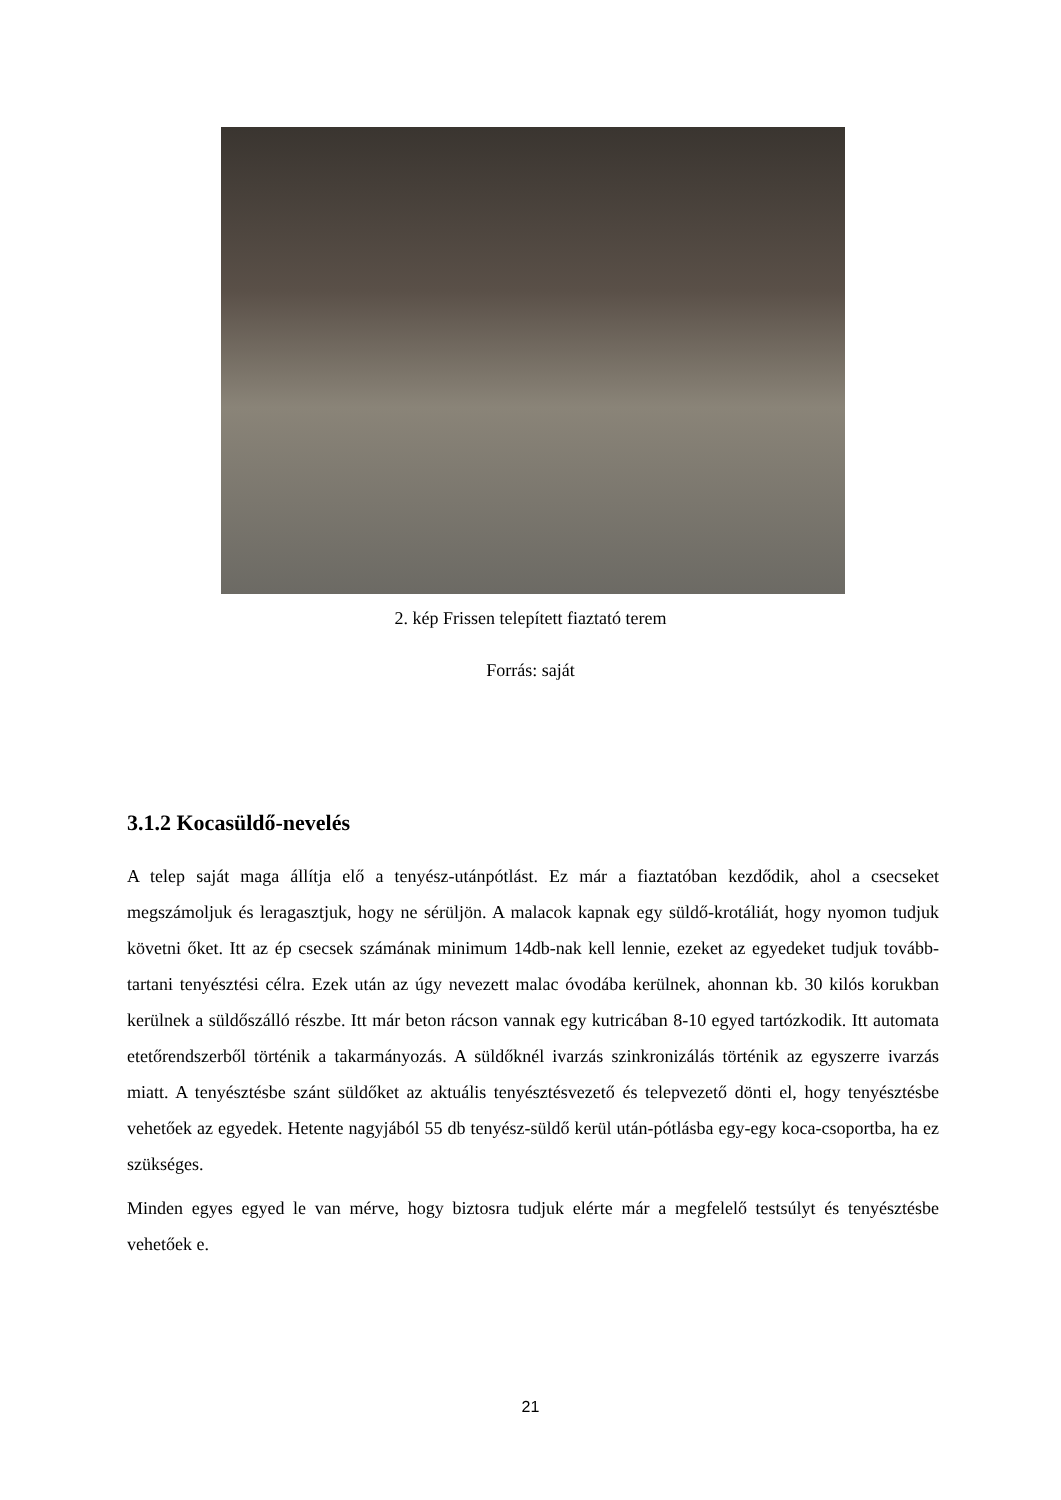2. kép Frissen telepített fiaztató terem
Forrás: saját
3.1.2 Kocasüldő-nevelés
A telep saját maga állítja elő a tenyész-utánpótlást. Ez már a fiaztatóban kezdődik, ahol a csecseket megszámoljuk és leragasztjuk, hogy ne sérüljön. A malacok kapnak egy süldő-krotáliát, hogy nyomon tudjuk követni őket. Itt az ép csecsek számának minimum 14db-nak kell lennie, ezeket az egyedeket tudjuk tovább-tartani tenyésztési célra. Ezek után az úgy nevezett malac óvodába kerülnek, ahonnan kb. 30 kilós korukban kerülnek a süldőszálló részbe. Itt már beton rácson vannak egy kutricában 8-10 egyed tartózkodik. Itt automata etetőrendszerből történik a takarmányozás. A süldőknél ivarzás szinkronizálás történik az egyszerre ivarzás miatt. A tenyésztésbe szánt süldőket az aktuális tenyésztésvezető és telepvezető dönti el, hogy tenyésztésbe vehetőek az egyedek. Hetente nagyjából 55 db tenyész-süldő kerül után-pótlásba egy-egy koca-csoportba, ha ez szükséges.
Minden egyes egyed le van mérve, hogy biztosra tudjuk elérte már a megfelelő testsúlyt és tenyésztésbe vehetőek e.
21